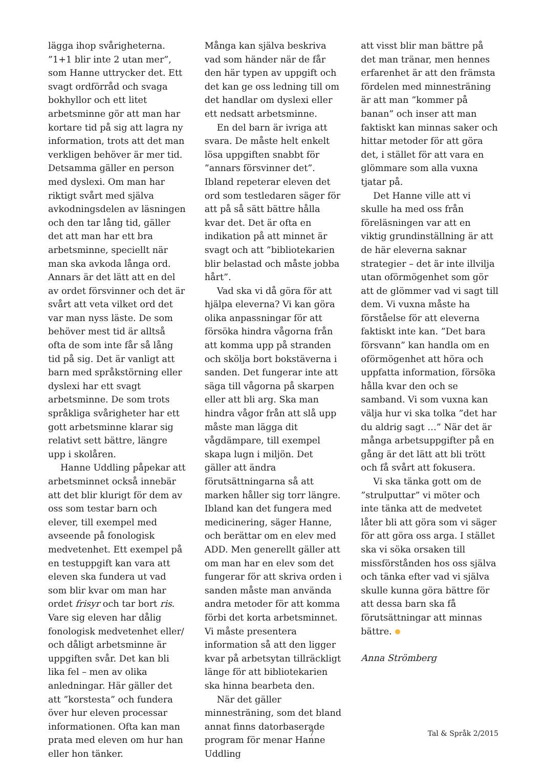lägga ihop svårigheterna. ”1+1 blir inte 2 utan mer”, som Hanne uttrycker det. Ett svagt ordförråd och svaga bokhyllor och ett litet arbetsminne gör att man har kortare tid på sig att lagra ny information, trots att det man verkligen behöver är mer tid. Detsamma gäller en person med dyslexi. Om man har riktigt svårt med själva avkodningsdelen av läsningen och den tar lång tid, gäller det att man har ett bra arbetsminne, speciellt när man ska avkoda långa ord. Annars är det lätt att en del av ordet försvinner och det är svårt att veta vilket ord det var man nyss läste. De som behöver mest tid är alltså ofta de som inte får så lång tid på sig. Det är vanligt att barn med språkstörning eller dyslexi har ett svagt arbetsminne. De som trots språkliga svårigheter har ett gott arbetsminne klarar sig relativt sett bättre, längre upp i skolåren.
Hanne Uddling påpekar att arbetsminnet också innebär att det blir klurigt för dem av oss som testar barn och elever, till exempel med avseende på fonologisk medvetenhet. Ett exempel på en testuppgift kan vara att eleven ska fundera ut vad som blir kvar om man har ordet frisyr och tar bort ris. Vare sig eleven har dålig fonologisk medvetenhet eller/ och dåligt arbetsminne är uppgiften svår. Det kan bli lika fel – men av olika anledningar. Här gäller det att ”korstesta” och fundera över hur eleven processar informationen. Ofta kan man prata med eleven om hur han eller hon tänker.
Många kan själva beskriva vad som händer när de får den här typen av uppgift och det kan ge oss ledning till om det handlar om dyslexi eller ett nedsatt arbetsminne.
En del barn är ivriga att svara. De måste helt enkelt lösa uppgiften snabbt för ”annars försvinner det”. Ibland repeterar eleven det ord som testledaren säger för att på så sätt bättre hålla kvar det. Det är ofta en indikation på att minnet är svagt och att ”bibliotekarien blir belastad och måste jobba hårt”.
Vad ska vi då göra för att hjälpa eleverna? Vi kan göra olika anpassningar för att försöka hindra vågorna från att komma upp på stranden och skölja bort bokstäverna i sanden. Det fungerar inte att säga till vågorna på skarpen eller att bli arg. Ska man hindra vågor från att slå upp måste man lägga dit vågdämpare, till exempel skapa lugn i miljön. Det gäller att ändra förutsättningarna så att marken håller sig torr längre. Ibland kan det fungera med medicinering, säger Hanne, och berättar om en elev med ADD. Men generellt gäller att om man har en elev som det fungerar för att skriva orden i sanden måste man använda andra metoder för att komma förbi det korta arbetsminnet. Vi måste presentera information så att den ligger kvar på arbetsytan tillräckligt länge för att bibliotekarien ska hinna bearbeta den.
När det gäller minnesträning, som det bland annat finns datorbaserade program för menar Hanne Uddling
att visst blir man bättre på det man tränar, men hennes erfarenhet är att den främsta fördelen med minnesträning är att man ”kommer på banan” och inser att man faktiskt kan minnas saker och hittar metoder för att göra det, i stället för att vara en glömmare som alla vuxna tjatar på.
Det Hanne ville att vi skulle ha med oss från föreläsningen var att en viktig grundinställning är att de här eleverna saknar strategier – det är inte illvilja utan oförmögenhet som gör att de glömmer vad vi sagt till dem. Vi vuxna måste ha förståelse för att eleverna faktiskt inte kan. ”Det bara försvann” kan handla om en oförmögenhet att höra och uppfatta information, försöka hålla kvar den och se samband. Vi som vuxna kan välja hur vi ska tolka ”det har du aldrig sagt …” När det är många arbetsuppgifter på en gång är det lätt att bli trött och få svårt att fokusera.
Vi ska tänka gott om de ”strulputtar” vi möter och inte tänka att de medvetet låter bli att göra som vi säger för att göra oss arga. I stället ska vi söka orsaken till missförstånden hos oss själva och tänka efter vad vi själva skulle kunna göra bättre för att dessa barn ska få förutsättningar att minnas bättre.
Anna Strömberg
7 Tal & Språk 2/2015